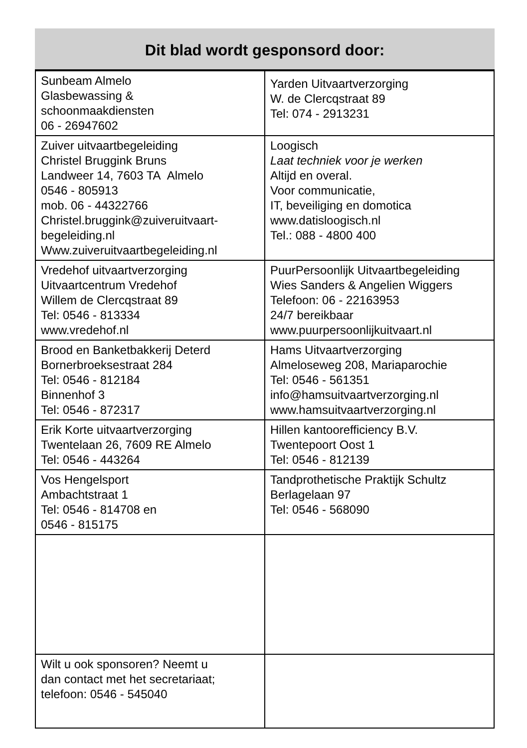Dit blad wordt gesponsord door:
| Sunbeam Almelo Glasbewassing & schoonmaakdiensten 06 - 26947602 | Yarden Uitvaartverzorging W. de Clercqstraat 89 Tel: 074 - 2913231 |
| Zuiver uitvaartbegeleiding Christel Bruggink Bruns Landweer 14, 7603 TA Almelo 0546 - 805913 mob. 06 - 44322766 Christel.bruggink@zuiveruitvaart- begeleiding.nl Www.zuiveruitvaartbegeleiding.nl | Loogisch Laat techniek voor je werken Altijd en overal. Voor communicatie, IT, beveiliging en domotica www.datisloogisch.nl Tel.: 088 - 4800 400 |
| Vredehof uitvaartverzorging Uitvaartcentrum Vredehof Willem de Clercqstraat 89 Tel: 0546 - 813334 www.vredehof.nl | PuurPersoonlijk Uitvaartbegeleiding Wies Sanders & Angelien Wiggers Telefoon: 06 - 22163953 24/7 bereikbaar www.puurpersoonlijkuitvaart.nl |
| Brood en Banketbakkerij Deterd Bornerbroeksestraat 284 Tel: 0546 - 812184 Binnenhof 3 Tel: 0546 - 872317 | Hams Uitvaartverzorging Almeloseweg 208, Mariaparochie Tel: 0546 - 561351 info@hamsuitvaartverzorging.nl www.hamsuitvaartverzorging.nl |
| Erik Korte uitvaartverzorging Twentelaan 26, 7609 RE Almelo Tel: 0546 - 443264 | Hillen kantoorefficiency B.V. Twentepoort Oost 1 Tel: 0546 - 812139 |
| Vos Hengelsport Ambachtstraat 1 Tel: 0546 - 814708 en 0546 - 815175 | Tandprothetische Praktijk Schultz Berlagelaan 97 Tel: 0546 - 568090 |
| Wilt u ook sponsoren? Neemt u dan contact met het secretariaat; telefoon: 0546 - 545040 | |